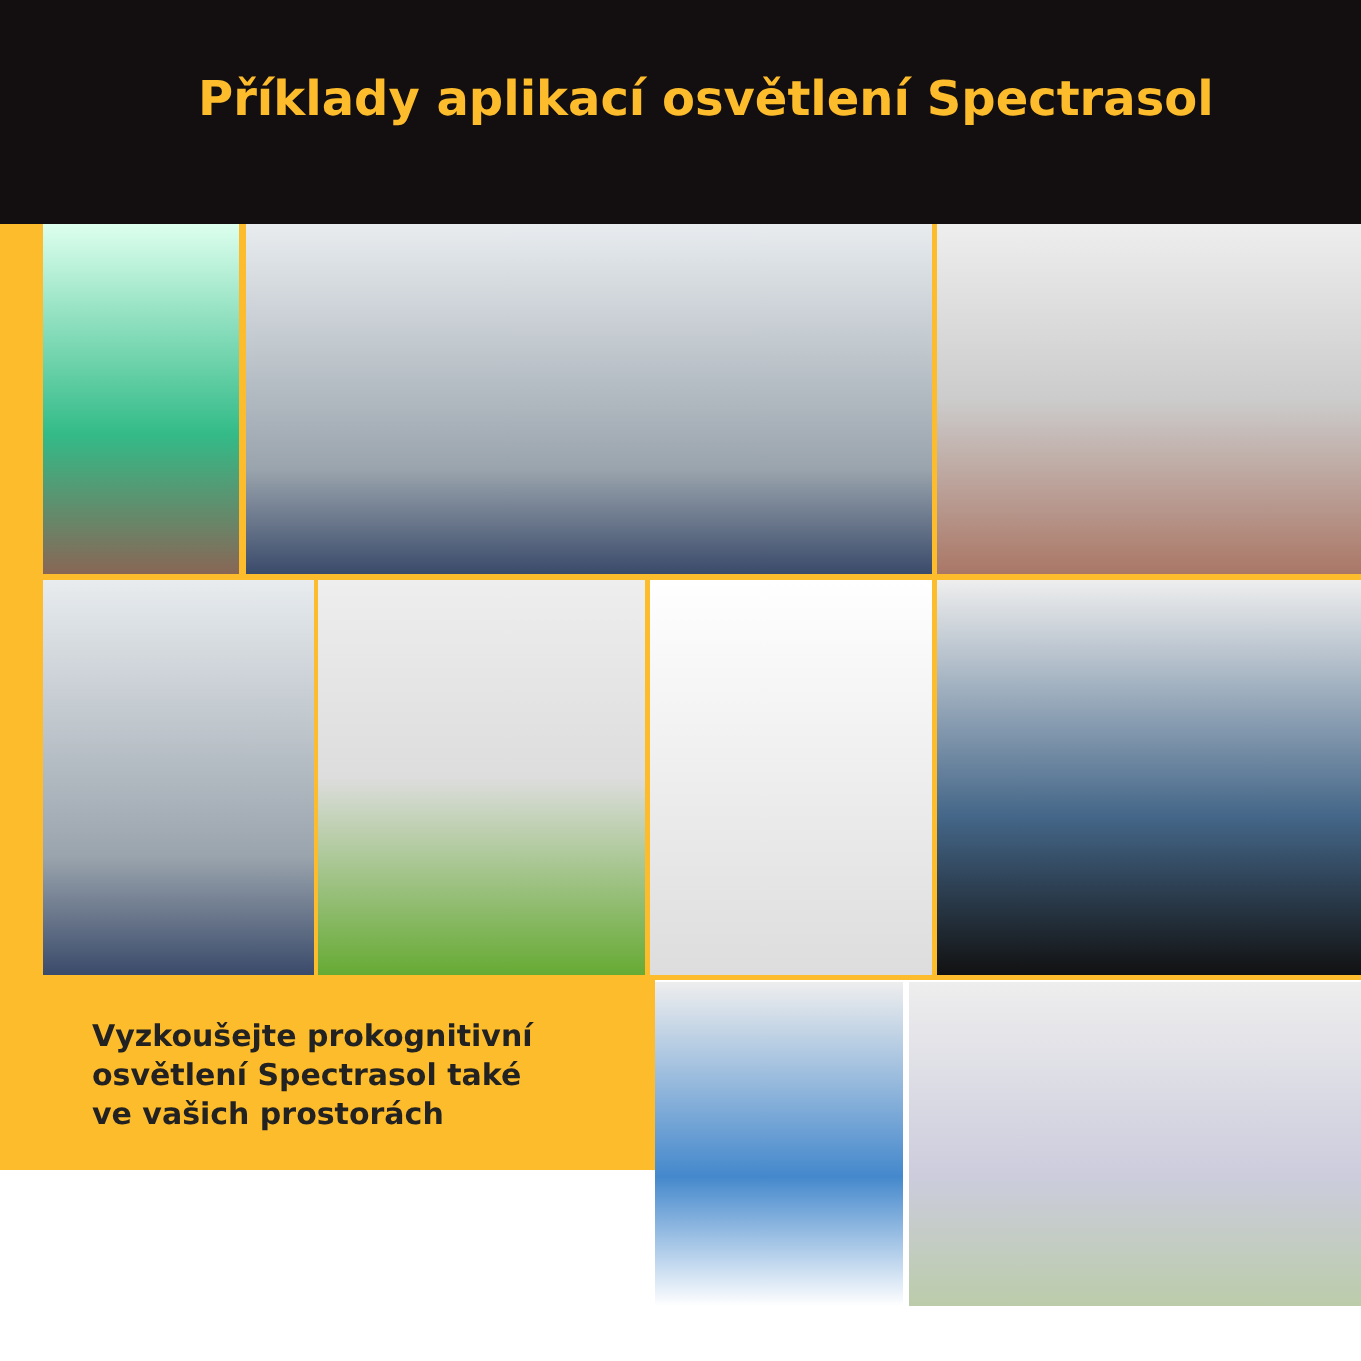Příklady aplikací osvětlení Spectrasol
Vyzkoušejte prokognitivní
osvětlení Spectrasol také
ve vašich prostorách